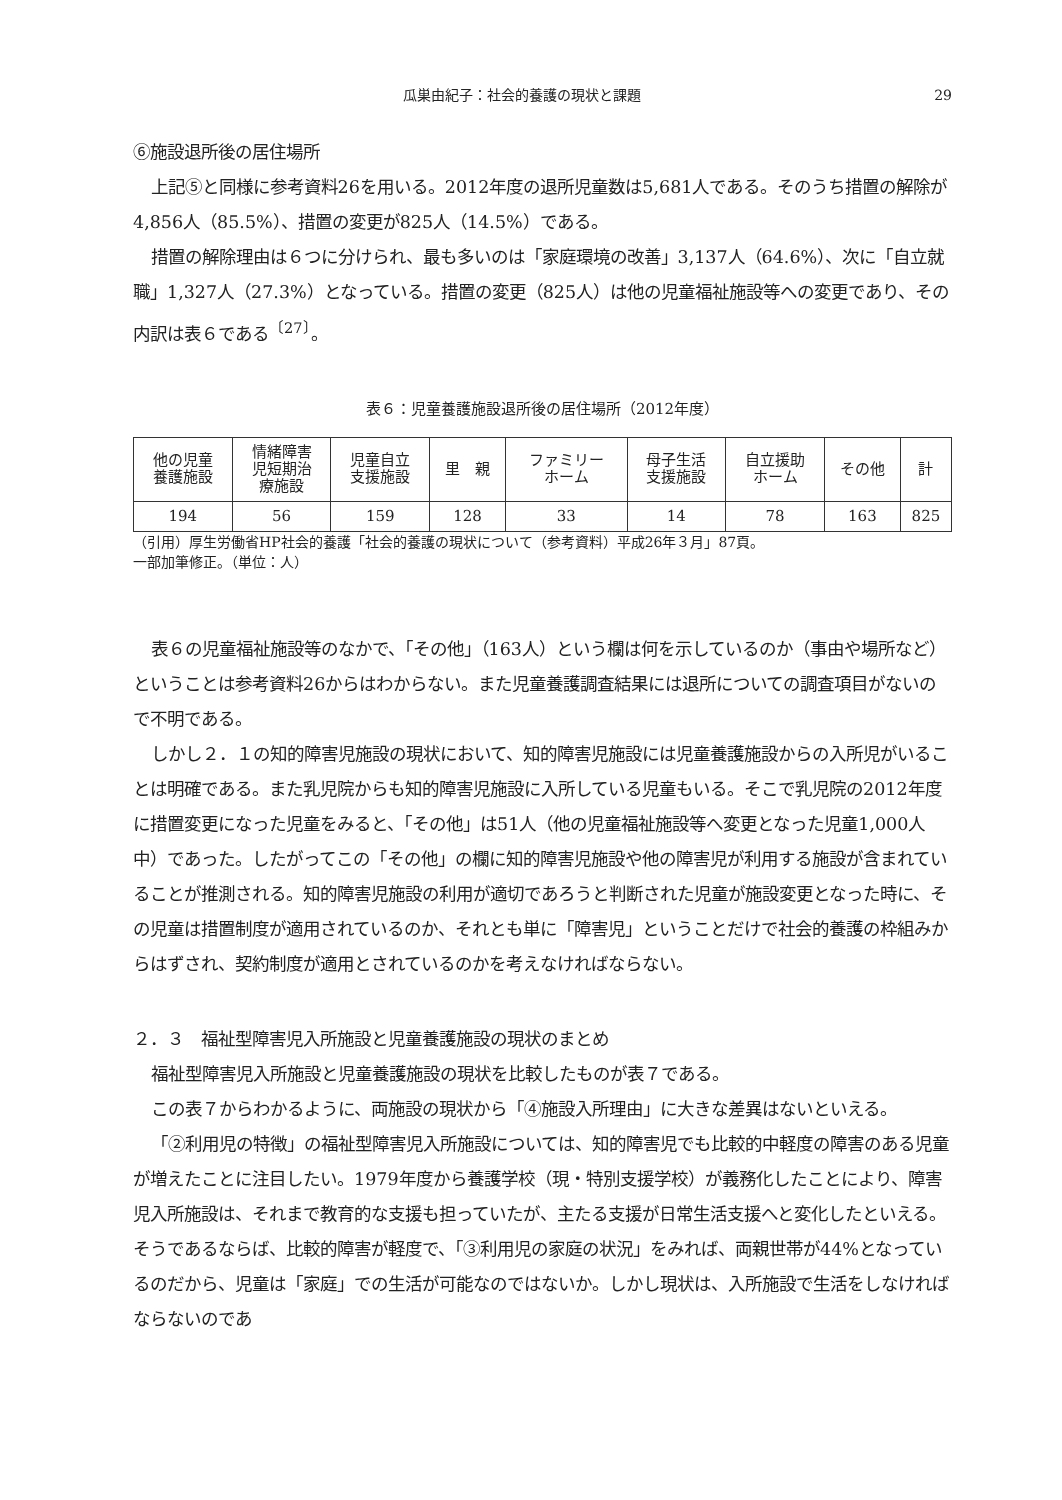瓜巣由紀子：社会的養護の現状と課題 29
⑥施設退所後の居住場所
上記⑤と同様に参考資料26を用いる。2012年度の退所児童数は5,681人である。そのうち措置の解除が4,856人（85.5%）、措置の変更が825人（14.5%）である。
措置の解除理由は６つに分けられ、最も多いのは「家庭環境の改善」3,137人（64.6%）、次に「自立就職」1,327人（27.3%）となっている。措置の変更（825人）は他の児童福祉施設等への変更であり、その内訳は表６である<sup>〔27〕</sup>。
表６：児童養護施設退所後の居住場所（2012年度）
| 他の児童 養護施設 | 情緒障害 児短期治 療施設 | 児童自立 支援施設 | 里 親 | ファミリー ホーム | 母子生活 支援施設 | 自立援助 ホーム | その他 | 計 |
| 194 | 56 | 159 | 128 | 33 | 14 | 78 | 163 | 825 |
（引用）厚生労働省HP社会的養護「社会的養護の現状について（参考資料）平成26年３月」87頁。
一部加筆修正。（単位：人）
表６の児童福祉施設等のなかで、「その他」（163人）という欄は何を示しているのか（事由や場所など）ということは参考資料26からはわからない。また児童養護調査結果には退所についての調査項目がないので不明である。
しかし２．１の知的障害児施設の現状において、知的障害児施設には児童養護施設からの入所児がいることは明確である。また乳児院からも知的障害児施設に入所している児童もいる。そこで乳児院の2012年度に措置変更になった児童をみると、「その他」は51人（他の児童福祉施設等へ変更となった児童1,000人中）であった。したがってこの「その他」の欄に知的障害児施設や他の障害児が利用する施設が含まれていることが推測される。知的障害児施設の利用が適切であろうと判断された児童が施設変更となった時に、その児童は措置制度が適用されているのか、それとも単に「障害児」ということだけで社会的養護の枠組みからはずされ、契約制度が適用とされているのかを考えなければならない。
２．３　福祉型障害児入所施設と児童養護施設の現状のまとめ
福祉型障害児入所施設と児童養護施設の現状を比較したものが表７である。
この表７からわかるように、両施設の現状から「④施設入所理由」に大きな差異はないといえる。
「②利用児の特徴」の福祉型障害児入所施設については、知的障害児でも比較的中軽度の障害のある児童が増えたことに注目したい。1979年度から養護学校（現・特別支援学校）が義務化したことにより、障害児入所施設は、それまで教育的な支援も担っていたが、主たる支援が日常生活支援へと変化したといえる。そうであるならば、比較的障害が軽度で、「③利用児の家庭の状況」をみれば、両親世帯が44%となっているのだから、児童は「家庭」での生活が可能なのではないか。しかし現状は、入所施設で生活をしなければならないのであ